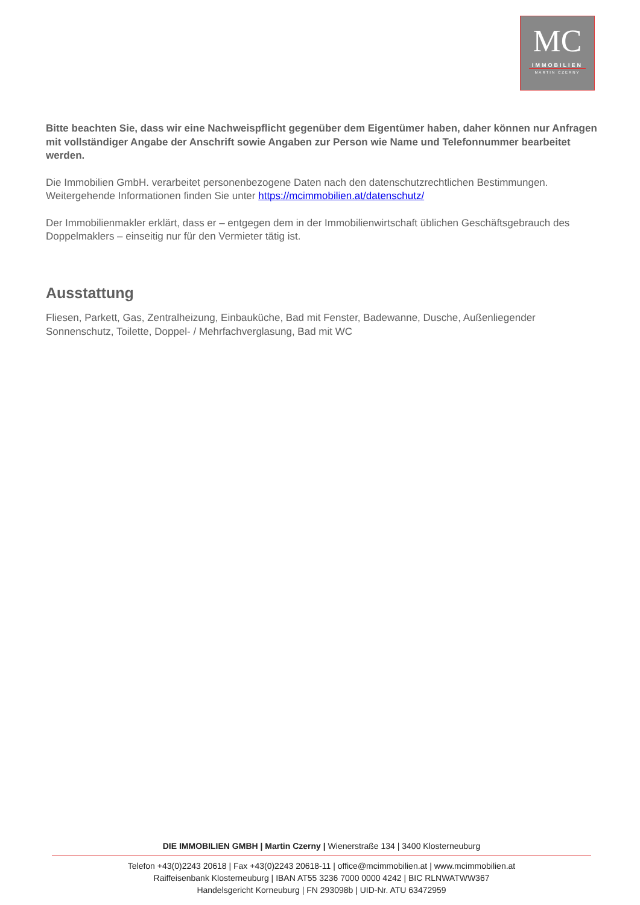MC
IMMOBILIEN
MARTIN CZERNY
Bitte beachten Sie, dass wir eine Nachweispflicht gegenüber dem Eigentümer haben, daher können nur Anfragen mit vollständiger Angabe der Anschrift sowie Angaben zur Person wie Name und Telefonnummer bearbeitet werden.
Die Immobilien GmbH. verarbeitet personenbezogene Daten nach den datenschutzrechtlichen Bestimmungen. Weitergehende Informationen finden Sie unter https://mcimmobilien.at/datenschutz/
Der Immobilienmakler erklärt, dass er – entgegen dem in der Immobilienwirtschaft üblichen Geschäftsgebrauch des Doppelmaklers – einseitig nur für den Vermieter tätig ist.
Ausstattung
Fliesen, Parkett, Gas, Zentralheizung, Einbauküche, Bad mit Fenster, Badewanne, Dusche, Außenliegender Sonnenschutz, Toilette, Doppel- / Mehrfachverglasung, Bad mit WC
DIE IMMOBILIEN GMBH | Martin Czerny | Wienerstraße 134 | 3400 Klosterneuburg
Telefon +43(0)2243 20618 | Fax +43(0)2243 20618-11 | office@mcimmobilien.at | www.mcimmobilien.at
Raiffeisenbank Klosterneuburg | IBAN AT55 3236 7000 0000 4242 | BIC RLNWATWW367
Handelsgericht Korneuburg | FN 293098b | UID-Nr. ATU 63472959